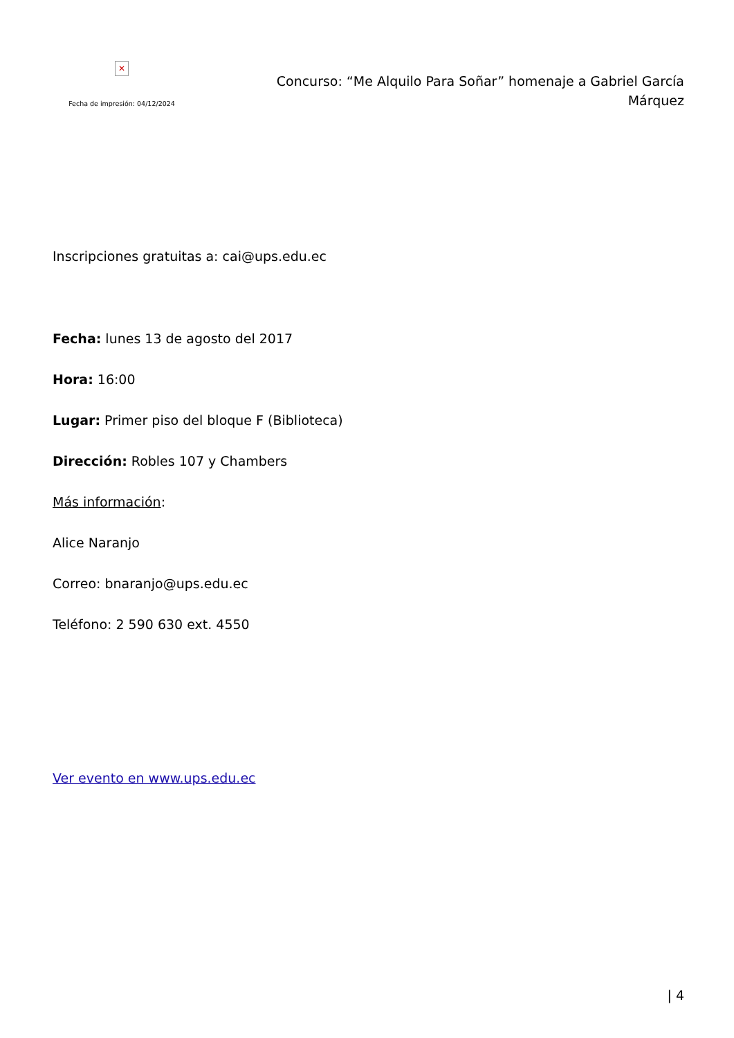✕
Fecha de impresión: 04/12/2024
Concurso: “Me Alquilo Para Soñar” homenaje a Gabriel García Márquez
Inscripciones gratuitas a: cai@ups.edu.ec
Fecha: lunes 13 de agosto del 2017
Hora: 16:00
Lugar: Primer piso del bloque F (Biblioteca)
Dirección: Robles 107 y Chambers
Más información:
Alice Naranjo
Correo: bnaranjo@ups.edu.ec
Teléfono: 2 590 630 ext. 4550
Ver evento en www.ups.edu.ec
| 4